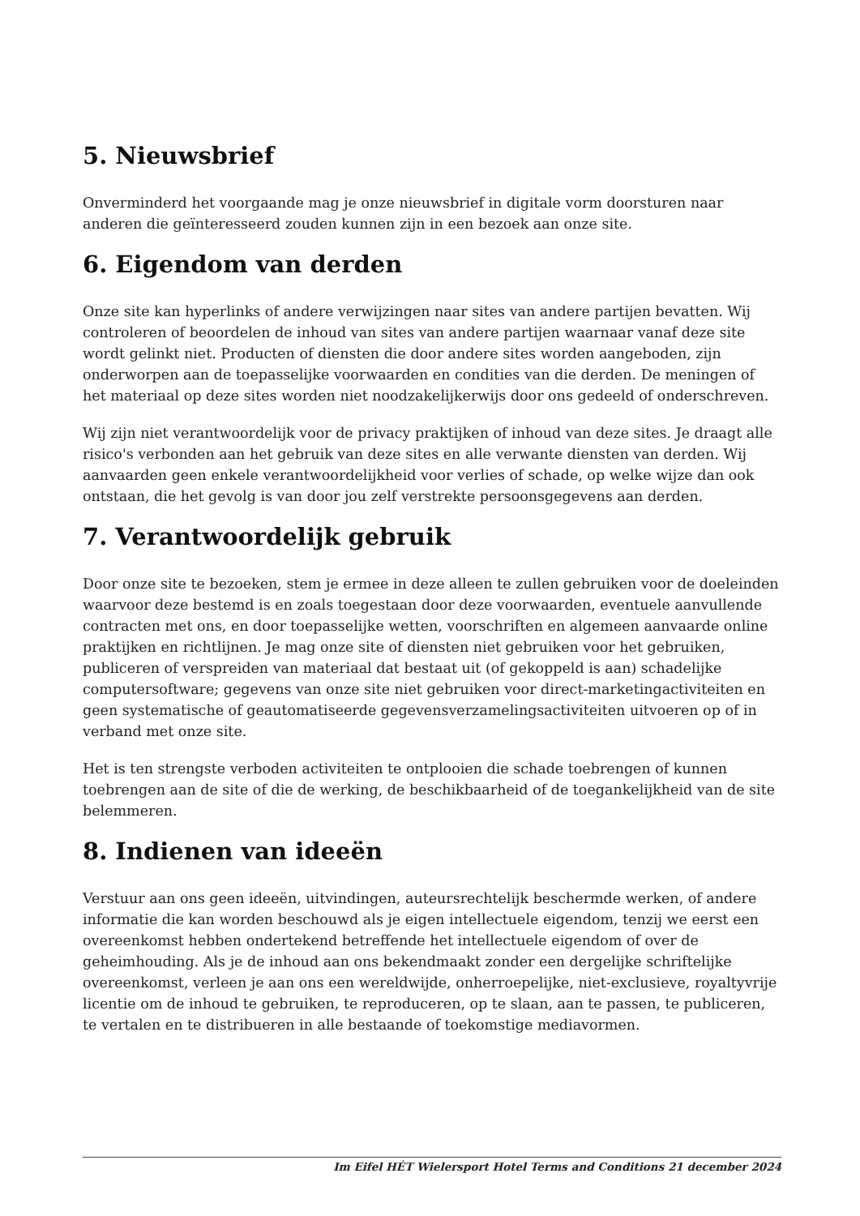5. Nieuwsbrief
Onverminderd het voorgaande mag je onze nieuwsbrief in digitale vorm doorsturen naar anderen die geïnteresseerd zouden kunnen zijn in een bezoek aan onze site.
6. Eigendom van derden
Onze site kan hyperlinks of andere verwijzingen naar sites van andere partijen bevatten. Wij controleren of beoordelen de inhoud van sites van andere partijen waarnaar vanaf deze site wordt gelinkt niet. Producten of diensten die door andere sites worden aangeboden, zijn onderworpen aan de toepasselijke voorwaarden en condities van die derden. De meningen of het materiaal op deze sites worden niet noodzakelijkerwijs door ons gedeeld of onderschreven.
Wij zijn niet verantwoordelijk voor de privacy praktijken of inhoud van deze sites. Je draagt alle risico's verbonden aan het gebruik van deze sites en alle verwante diensten van derden. Wij aanvaarden geen enkele verantwoordelijkheid voor verlies of schade, op welke wijze dan ook ontstaan, die het gevolg is van door jou zelf verstrekte persoonsgegevens aan derden.
7. Verantwoordelijk gebruik
Door onze site te bezoeken, stem je ermee in deze alleen te zullen gebruiken voor de doeleinden waarvoor deze bestemd is en zoals toegestaan door deze voorwaarden, eventuele aanvullende contracten met ons, en door toepasselijke wetten, voorschriften en algemeen aanvaarde online praktijken en richtlijnen. Je mag onze site of diensten niet gebruiken voor het gebruiken, publiceren of verspreiden van materiaal dat bestaat uit (of gekoppeld is aan) schadelijke computersoftware; gegevens van onze site niet gebruiken voor direct-marketingactiviteiten en geen systematische of geautomatiseerde gegevensverzamelingsactiviteiten uitvoeren op of in verband met onze site.
Het is ten strengste verboden activiteiten te ontplooien die schade toebrengen of kunnen toebrengen aan de site of die de werking, de beschikbaarheid of de toegankelijkheid van de site belemmeren.
8. Indienen van ideeën
Verstuur aan ons geen ideeën, uitvindingen, auteursrechtelijk beschermde werken, of andere informatie die kan worden beschouwd als je eigen intellectuele eigendom, tenzij we eerst een overeenkomst hebben ondertekend betreffende het intellectuele eigendom of over de geheimhouding. Als je de inhoud aan ons bekendmaakt zonder een dergelijke schriftelijke overeenkomst, verleen je aan ons een wereldwijde, onherroepelijke, niet-exclusieve, royaltyvrije licentie om de inhoud te gebruiken, te reproduceren, op te slaan, aan te passen, te publiceren, te vertalen en te distribueren in alle bestaande of toekomstige mediavormen.
Im Eifel HÉT Wielersport Hotel Terms and Conditions 21 december 2024